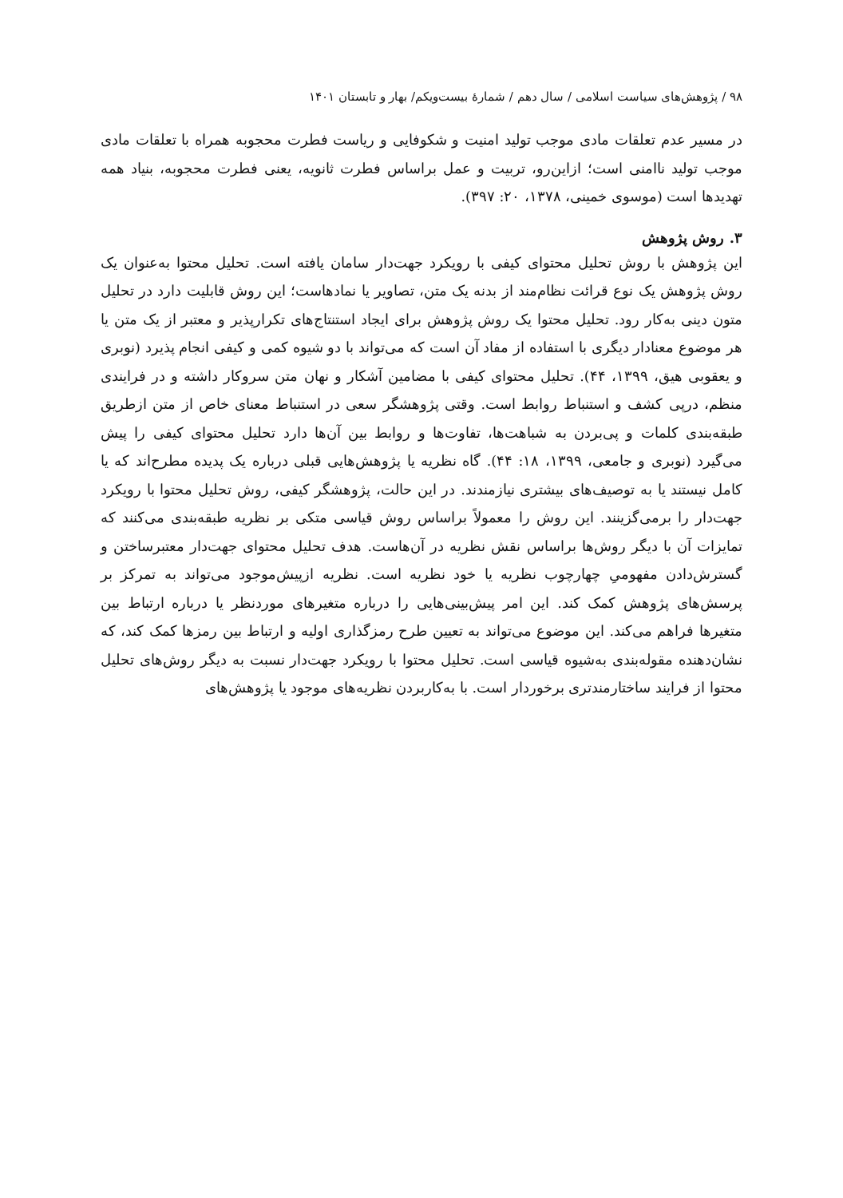۹۸ / پژوهش‌های سیاست اسلامی / سال دهم / شمارهٔ بیست‌ویکم/ بهار و تابستان ۱۴۰۱
در مسیر عدم تعلقات مادی موجب تولید امنیت و شکوفایی و ریاست فطرت محجوبه همراه با تعلقات مادی موجب تولید ناامنی است؛ ازاین‌رو، تربیت و عمل براساس فطرت ثانویه، یعنی فطرت محجوبه، بنیاد همه تهدیدها است (موسوی خمینی، ۱۳۷۸، ۲۰: ۳۹۷).
۳. روش پژوهش
این پژوهش با روش تحلیل محتوای کیفی با رویکرد جهت‌دار سامان یافته است. تحلیل محتوا به‌عنوان یک روش پژوهش یک نوع قرائت نظام‌مند از بدنه یک متن، تصاویر یا نمادهاست؛ این روش قابلیت دارد در تحلیل متون دینی به‌کار رود. تحلیل محتوا یک روش پژوهش برای ایجاد استنتاج‌های تکرارپذیر و معتبر از یک متن یا هر موضوع معنادار دیگری با استفاده از مفاد آن است که می‌تواند با دو شیوه کمی و کیفی انجام پذیرد (نوبری و یعقوبی هیق، ۱۳۹۹، ۴۴). تحلیل محتوای کیفی با مضامین آشکار و نهان متن سروکار داشته و در فرایندی منظم، درپی کشف و استنباط روابط است. وقتی پژوهشگر سعی در استنباط معنای خاص از متن ازطریق طبقه‌بندی کلمات و پی‌بردن به شباهت‌ها، تفاوت‌ها و روابط بین آن‌ها دارد تحلیل محتوای کیفی را پیش می‌گیرد (نوبری و جامعی، ۱۳۹۹، ۱۸: ۴۴). گاه نظریه یا پژوهش‌هایی قبلی درباره یک پدیده مطرح‌اند که یا کامل نیستند یا به توصیف‌های بیشتری نیازمندند. در این حالت، پژوهشگر کیفی، روش تحلیل محتوا با رویکرد جهت‌دار را برمی‌گزینند. این روش را معمولاً براساس روش قیاسی متکی بر نظریه طبقه‌بندی می‌کنند که تمایزات آن با دیگر روش‌ها براساس نقش نظریه در آن‌هاست. هدف تحلیل محتوای جهت‌دار معتبرساختن و گسترش‌دادن مفهومیِ چهارچوب نظریه یا خود نظریه است. نظریه ازپیش‌موجود می‌تواند به تمرکز بر پرسش‌های پژوهش کمک کند. این امر پیش‌بینی‌هایی را درباره متغیرهای موردنظر یا درباره ارتباط بین متغیرها فراهم می‌کند. این موضوع می‌تواند به تعیین طرح رمزگذاری اولیه و ارتباط بین رمزها کمک کند، که نشان‌دهنده مقوله‌بندی به‌شیوه قیاسی است. تحلیل محتوا با رویکرد جهت‌دار نسبت به دیگر روش‌های تحلیل محتوا از فرایند ساختارمندتری برخوردار است. با به‌کاربردن نظریه‌های موجود یا پژوهش‌های